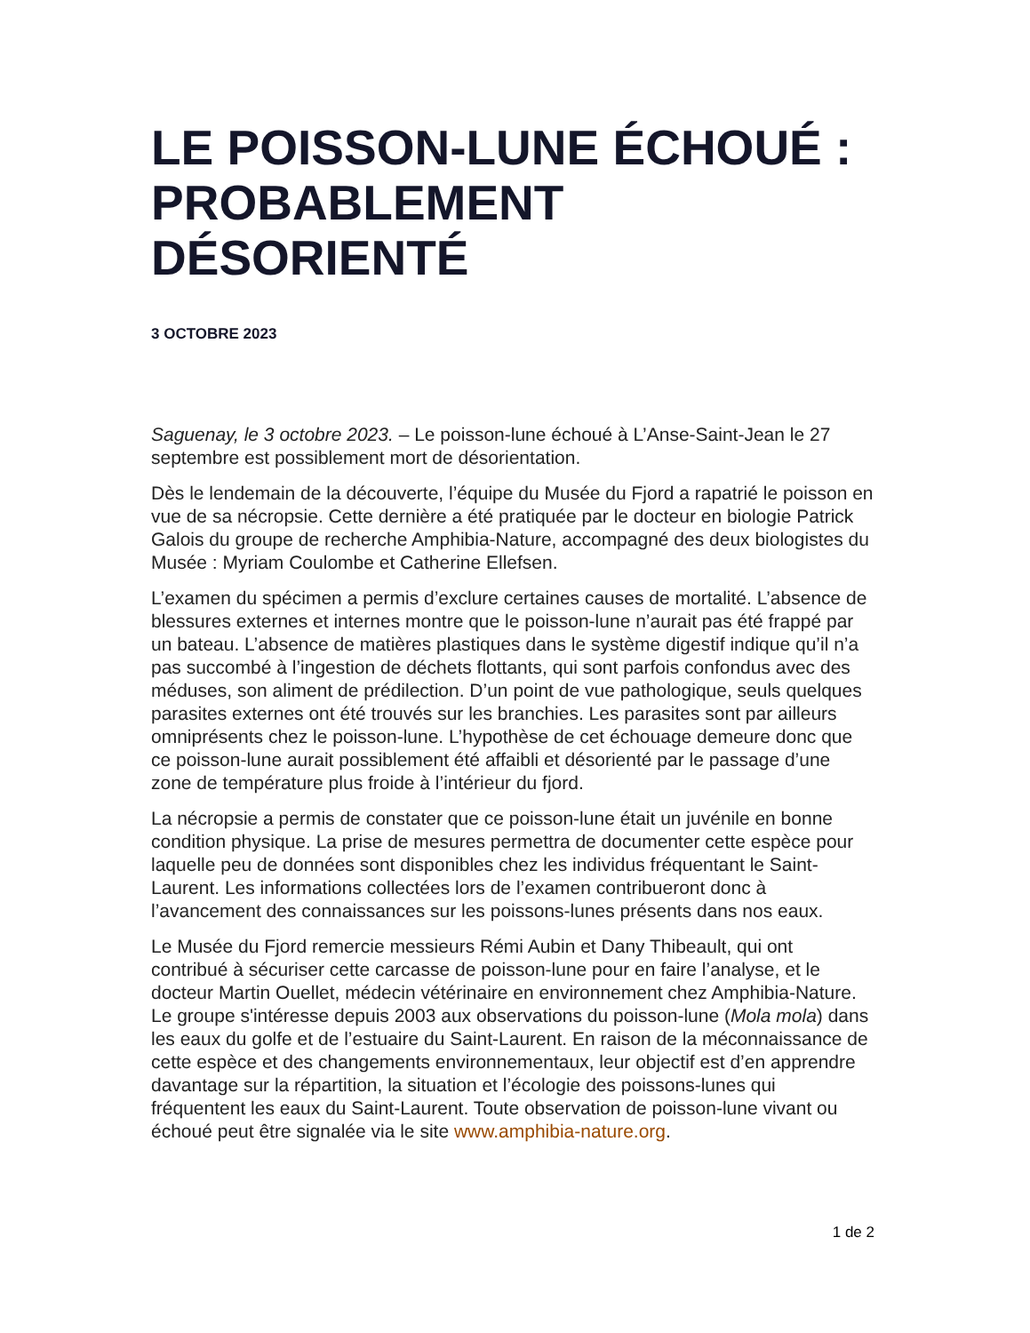LE POISSON-LUNE ÉCHOUÉ : PROBABLEMENT DÉSORIENTÉ
3 OCTOBRE 2023
Saguenay, le 3 octobre 2023. – Le poisson-lune échoué à L’Anse-Saint-Jean le 27 septembre est possiblement mort de désorientation.
Dès le lendemain de la découverte, l’équipe du Musée du Fjord a rapatrié le poisson en vue de sa nécropsie. Cette dernière a été pratiquée par le docteur en biologie Patrick Galois du groupe de recherche Amphibia-Nature, accompagné des deux biologistes du Musée : Myriam Coulombe et Catherine Ellefsen.
L’examen du spécimen a permis d’exclure certaines causes de mortalité. L’absence de blessures externes et internes montre que le poisson-lune n’aurait pas été frappé par un bateau. L’absence de matières plastiques dans le système digestif indique qu’il n’a pas succombé à l’ingestion de déchets flottants, qui sont parfois confondus avec des méduses, son aliment de prédilection. D’un point de vue pathologique, seuls quelques parasites externes ont été trouvés sur les branchies. Les parasites sont par ailleurs omniprésents chez le poisson-lune. L’hypothèse de cet échouage demeure donc que ce poisson-lune aurait possiblement été affaibli et désorienté par le passage d’une zone de température plus froide à l’intérieur du fjord.
La nécropsie a permis de constater que ce poisson-lune était un juvénile en bonne condition physique. La prise de mesures permettra de documenter cette espèce pour laquelle peu de données sont disponibles chez les individus fréquentant le Saint-Laurent. Les informations collectées lors de l’examen contribueront donc à l’avancement des connaissances sur les poissons-lunes présents dans nos eaux.
Le Musée du Fjord remercie messieurs Rémi Aubin et Dany Thibeault, qui ont contribué à sécuriser cette carcasse de poisson-lune pour en faire l’analyse, et le docteur Martin Ouellet, médecin vétérinaire en environnement chez Amphibia-Nature. Le groupe s'intéresse depuis 2003 aux observations du poisson-lune (Mola mola) dans les eaux du golfe et de l’estuaire du Saint-Laurent. En raison de la méconnaissance de cette espèce et des changements environnementaux, leur objectif est d’en apprendre davantage sur la répartition, la situation et l’écologie des poissons-lunes qui fréquentent les eaux du Saint-Laurent. Toute observation de poisson-lune vivant ou échoué peut être signalée via le site www.amphibia-nature.org.
1 de 2